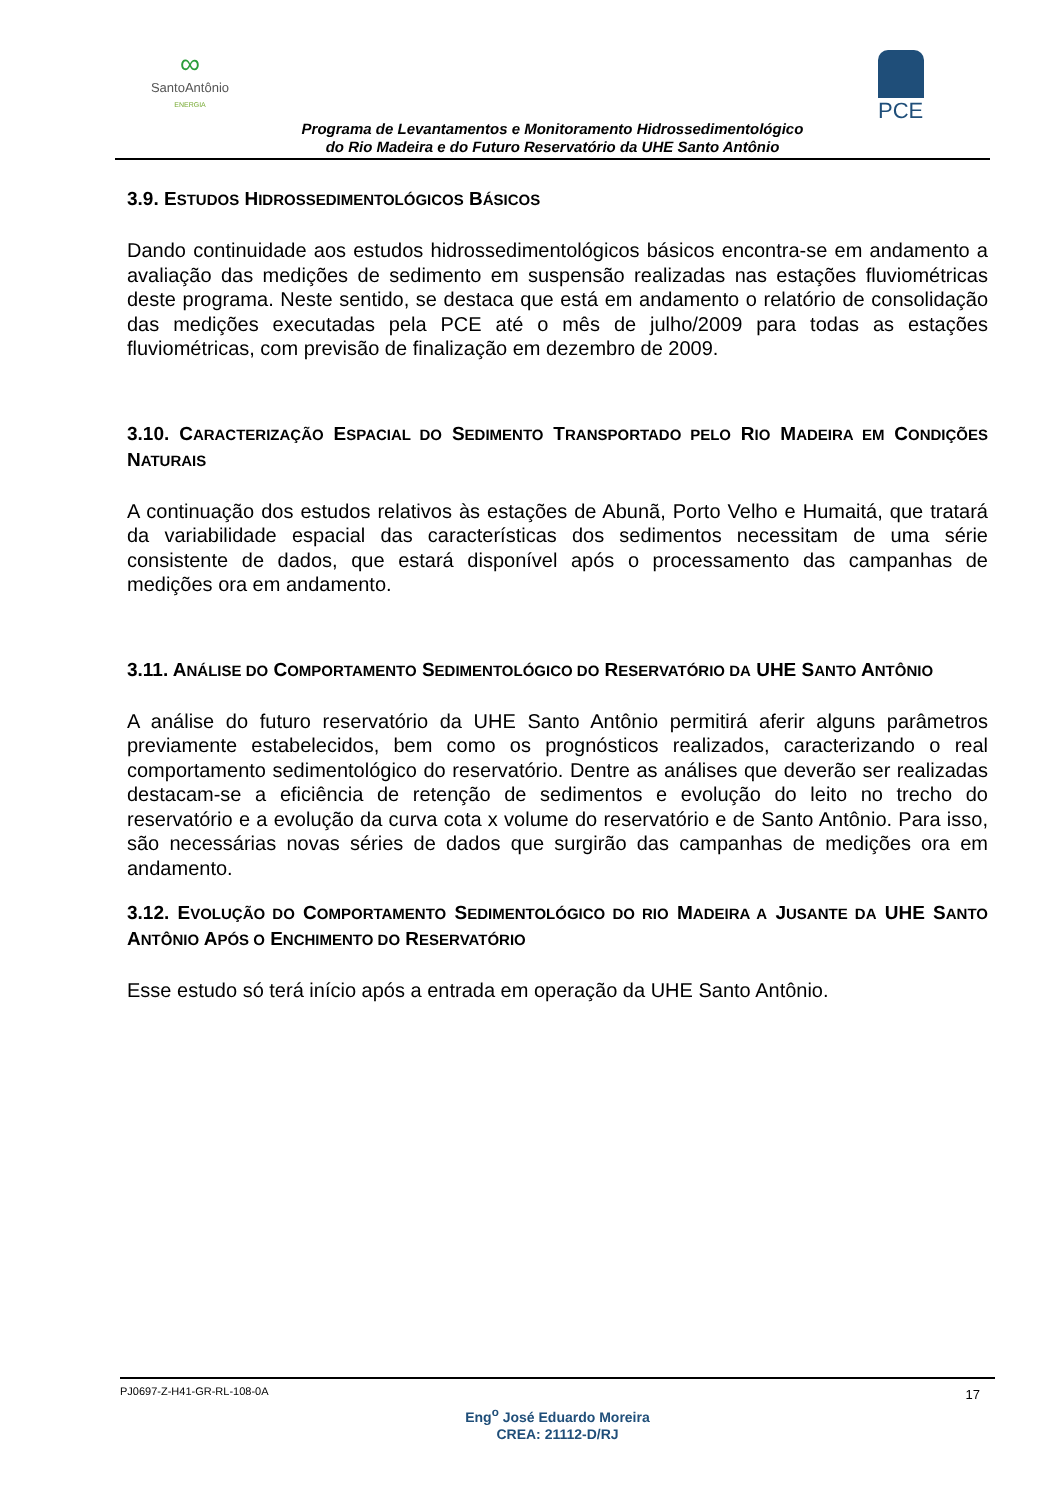∞
SantoAntônio
ENERGIA
PCE
Programa de Levantamentos e Monitoramento Hidrossedimentológico
do Rio Madeira e do Futuro Reservatório da UHE Santo Antônio
3.9. ESTUDOS HIDROSSEDIMENTOLÓGICOS BÁSICOS
Dando continuidade aos estudos hidrossedimentológicos básicos encontra-se em andamento a avaliação das medições de sedimento em suspensão realizadas nas estações fluviométricas deste programa. Neste sentido, se destaca que está em andamento o relatório de consolidação das medições executadas pela PCE até o mês de julho/2009 para todas as estações fluviométricas, com previsão de finalização em dezembro de 2009.
3.10. CARACTERIZAÇÃO ESPACIAL DO SEDIMENTO TRANSPORTADO PELO RIO MADEIRA EM CONDIÇÕES NATURAIS
A continuação dos estudos relativos às estações de Abunã, Porto Velho e Humaitá, que tratará da variabilidade espacial das características dos sedimentos necessitam de uma série consistente de dados, que estará disponível após o processamento das campanhas de medições ora em andamento.
3.11. ANÁLISE DO COMPORTAMENTO SEDIMENTOLÓGICO DO RESERVATÓRIO DA UHE SANTO ANTÔNIO
A análise do futuro reservatório da UHE Santo Antônio permitirá aferir alguns parâmetros previamente estabelecidos, bem como os prognósticos realizados, caracterizando o real comportamento sedimentológico do reservatório. Dentre as análises que deverão ser realizadas destacam-se a eficiência de retenção de sedimentos e evolução do leito no trecho do reservatório e a evolução da curva cota x volume do reservatório e de Santo Antônio. Para isso, são necessárias novas séries de dados que surgirão das campanhas de medições ora em andamento.
3.12. EVOLUÇÃO DO COMPORTAMENTO SEDIMENTOLÓGICO DO RIO MADEIRA A JUSANTE DA UHE SANTO ANTÔNIO APÓS O ENCHIMENTO DO RESERVATÓRIO
Esse estudo só terá início após a entrada em operação da UHE Santo Antônio.
PJ0697-Z-H41-GR-RL-108-0A 17
Eng<sup>o</sup> José Eduardo Moreira
CREA: 21112-D/RJ